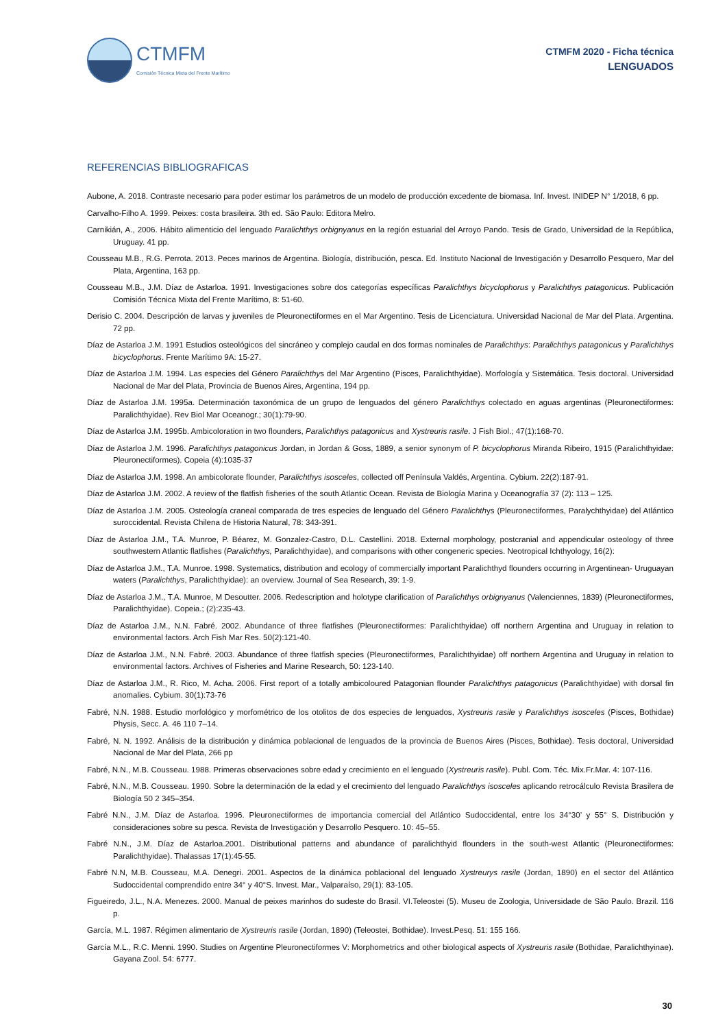CTMFM
Comisión Técnica Mixta del Frente Marítimo
CTMFM 2020 - Ficha técnica
LENGUADOS
REFERENCIAS BIBLIOGRAFICAS
Aubone, A. 2018. Contraste necesario para poder estimar los parámetros de un modelo de producción excedente de biomasa. Inf. Invest. INIDEP N° 1/2018, 6 pp.
Carvalho-Filho A. 1999. Peixes: costa brasileira. 3th ed. São Paulo: Editora Melro.
Carnikián, A., 2006. Hábito alimenticio del lenguado Paralichthys orbignyanus en la región estuarial del Arroyo Pando. Tesis de Grado, Universidad de la República, Uruguay. 41 pp.
Cousseau M.B., R.G. Perrota. 2013. Peces marinos de Argentina. Biología, distribución, pesca. Ed. Instituto Nacional de Investigación y Desarrollo Pesquero, Mar del Plata, Argentina, 163 pp.
Cousseau M.B., J.M. Díaz de Astarloa. 1991. Investigaciones sobre dos categorías específicas Paralichthys bicyclophorus y Paralichthys patagonicus. Publicación Comisión Técnica Mixta del Frente Marítimo, 8: 51-60.
Derisio C. 2004. Descripción de larvas y juveniles de Pleuronectiformes en el Mar Argentino. Tesis de Licenciatura. Universidad Nacional de Mar del Plata. Argentina. 72 pp.
Díaz de Astarloa J.M. 1991 Estudios osteológicos del sincráneo y complejo caudal en dos formas nominales de Paralichthys: Paralichthys patagonicus y Paralichthys bicyclophorus. Frente Marítimo 9A: 15-27.
Díaz de Astarloa J.M. 1994. Las especies del Género Paralichthys del Mar Argentino (Pisces, Paralichthyidae). Morfología y Sistemática. Tesis doctoral. Universidad Nacional de Mar del Plata, Provincia de Buenos Aires, Argentina, 194 pp.
Díaz de Astarloa J.M. 1995a. Determinación taxonómica de un grupo de lenguados del género Paralichthys colectado en aguas argentinas (Pleuronectiformes: Paralichthyidae). Rev Biol Mar Oceanogr.; 30(1):79-90.
Díaz de Astarloa J.M. 1995b. Ambicoloration in two flounders, Paralichthys patagonicus and Xystreuris rasile. J Fish Biol.; 47(1):168-70.
Díaz de Astarloa J.M. 1996. Paralichthys patagonicus Jordan, in Jordan & Goss, 1889, a senior synonym of P. bicyclophorus Miranda Ribeiro, 1915 (Paralichthyidae: Pleuronectiformes). Copeia (4):1035-37
Díaz de Astarloa J.M. 1998. An ambicolorate flounder, Paralichthys isosceles, collected off Península Valdés, Argentina. Cybium. 22(2):187-91.
Díaz de Astarloa J.M. 2002. A review of the flatfish fisheries of the south Atlantic Ocean. Revista de Biología Marina y Oceanografía 37 (2): 113 – 125.
Díaz de Astarloa J.M. 2005. Osteología craneal comparada de tres especies de lenguado del Género Paralichthys (Pleuronectiformes, Paralychthyidae) del Atlántico suroccidental. Revista Chilena de Historia Natural, 78: 343-391.
Díaz de Astarloa J.M., T.A. Munroe, P. Béarez, M. Gonzalez-Castro, D.L. Castellini. 2018. External morphology, postcranial and appendicular osteology of three southwestern Atlantic flatfishes (Paralichthys, Paralichthyidae), and comparisons with other congeneric species. Neotropical Ichthyology, 16(2):
Díaz de Astarloa J.M., T.A. Munroe. 1998. Systematics, distribution and ecology of commercially important Paralichthyd flounders occurring in Argentinean- Uruguayan waters (Paralichthys, Paralichthyidae): an overview. Journal of Sea Research, 39: 1-9.
Díaz de Astarloa J.M., T.A. Munroe, M Desoutter. 2006. Redescription and holotype clarification of Paralichthys orbignyanus (Valenciennes, 1839) (Pleuronectiformes, Paralichthyidae). Copeia.; (2):235-43.
Díaz de Astarloa J.M., N.N. Fabré. 2002. Abundance of three flatfishes (Pleuronectiformes: Paralichthyidae) off northern Argentina and Uruguay in relation to environmental factors. Arch Fish Mar Res. 50(2):121-40.
Díaz de Astarloa J.M., N.N. Fabré. 2003. Abundance of three flatfish species (Pleuronectiformes, Paralichthyidae) off northern Argentina and Uruguay in relation to environmental factors. Archives of Fisheries and Marine Research, 50: 123-140.
Díaz de Astarloa J.M., R. Rico, M. Acha. 2006. First report of a totally ambicoloured Patagonian flounder Paralichthys patagonicus (Paralichthyidae) with dorsal fin anomalies. Cybium. 30(1):73-76
Fabré, N.N. 1988. Estudio morfológico y morfométrico de los otolitos de dos especies de lenguados, Xystreuris rasile y Paralichthys isosceles (Pisces, Bothidae) Physis, Secc. A. 46 110 7–14.
Fabré, N. N. 1992. Análisis de la distribución y dinámica poblacional de lenguados de la provincia de Buenos Aires (Pisces, Bothidae). Tesis doctoral, Universidad Nacional de Mar del Plata, 266 pp
Fabré, N.N., M.B. Cousseau. 1988. Primeras observaciones sobre edad y crecimiento en el lenguado (Xystreuris rasile). Publ. Com. Téc. Mix.Fr.Mar. 4: 107-116.
Fabré, N.N., M.B. Cousseau. 1990. Sobre la determinación de la edad y el crecimiento del lenguado Paralichthys isosceles aplicando retrocálculo Revista Brasilera de Biología 50 2 345–354.
Fabré N.N., J.M. Díaz de Astarloa. 1996. Pleuronectiformes de importancia comercial del Atlántico Sudoccidental, entre los 34°30’ y 55° S. Distribución y consideraciones sobre su pesca. Revista de Investigación y Desarrollo Pesquero. 10: 45–55.
Fabré N.N., J.M. Díaz de Astarloa.2001. Distributional patterns and abundance of paralichthyid flounders in the south-west Atlantic (Pleuronectiformes: Paralichthyidae). Thalassas 17(1):45-55.
Fabré N.N, M.B. Cousseau, M.A. Denegri. 2001. Aspectos de la dinámica poblacional del lenguado Xystreurys rasile (Jordan, 1890) en el sector del Atlántico Sudoccidental comprendido entre 34° y 40°S. Invest. Mar., Valparaíso, 29(1): 83-105.
Figueiredo, J.L., N.A. Menezes. 2000. Manual de peixes marinhos do sudeste do Brasil. VI.Teleostei (5). Museu de Zoologia, Universidade de São Paulo. Brazil. 116 p.
García, M.L. 1987. Régimen alimentario de Xystreuris rasile (Jordan, 1890) (Teleostei, Bothidae). Invest.Pesq. 51: 155 166.
García M.L., R.C. Menni. 1990. Studies on Argentine Pleuronectiformes V: Morphometrics and other biological aspects of Xystreuris rasile (Bothidae, Paralichthyinae). Gayana Zool. 54: 6777.
30